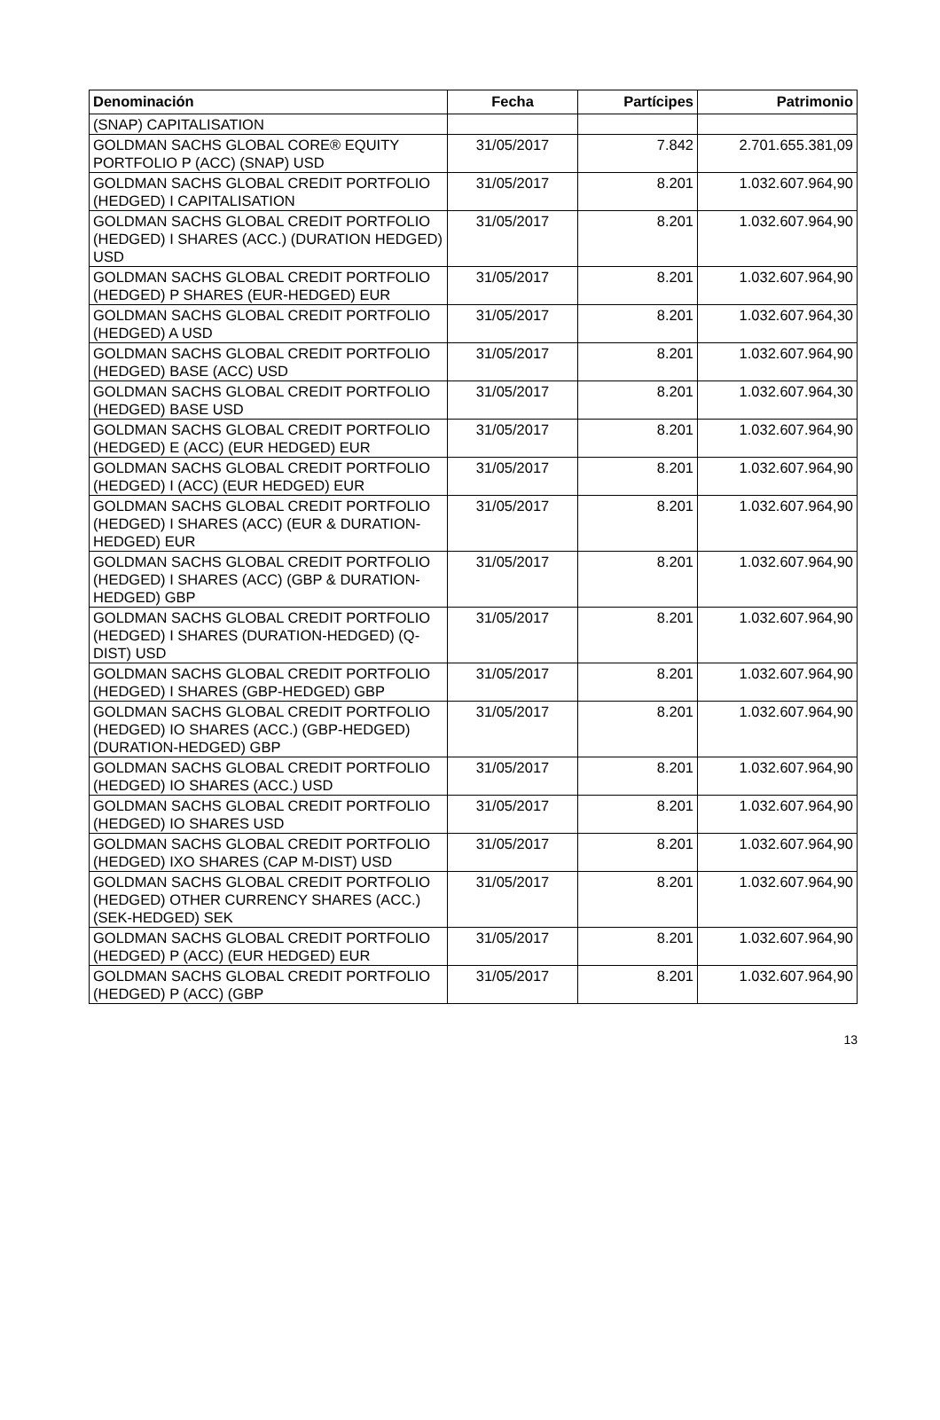| Denominación | Fecha | Partícipes | Patrimonio |
| --- | --- | --- | --- |
| (SNAP) CAPITALISATION | | | |
| GOLDMAN SACHS GLOBAL CORE® EQUITY PORTFOLIO P (ACC) (SNAP) USD | 31/05/2017 | 7.842 | 2.701.655.381,09 |
| GOLDMAN SACHS GLOBAL CREDIT PORTFOLIO (HEDGED) I CAPITALISATION | 31/05/2017 | 8.201 | 1.032.607.964,90 |
| GOLDMAN SACHS GLOBAL CREDIT PORTFOLIO (HEDGED) I SHARES (ACC.) (DURATION HEDGED) USD | 31/05/2017 | 8.201 | 1.032.607.964,90 |
| GOLDMAN SACHS GLOBAL CREDIT PORTFOLIO (HEDGED) P SHARES (EUR-HEDGED) EUR | 31/05/2017 | 8.201 | 1.032.607.964,90 |
| GOLDMAN SACHS GLOBAL CREDIT PORTFOLIO (HEDGED) A USD | 31/05/2017 | 8.201 | 1.032.607.964,30 |
| GOLDMAN SACHS GLOBAL CREDIT PORTFOLIO (HEDGED) BASE (ACC) USD | 31/05/2017 | 8.201 | 1.032.607.964,90 |
| GOLDMAN SACHS GLOBAL CREDIT PORTFOLIO (HEDGED) BASE USD | 31/05/2017 | 8.201 | 1.032.607.964,30 |
| GOLDMAN SACHS GLOBAL CREDIT PORTFOLIO (HEDGED) E (ACC) (EUR HEDGED) EUR | 31/05/2017 | 8.201 | 1.032.607.964,90 |
| GOLDMAN SACHS GLOBAL CREDIT PORTFOLIO (HEDGED) I (ACC) (EUR HEDGED) EUR | 31/05/2017 | 8.201 | 1.032.607.964,90 |
| GOLDMAN SACHS GLOBAL CREDIT PORTFOLIO (HEDGED) I SHARES (ACC) (EUR & DURATION-HEDGED) EUR | 31/05/2017 | 8.201 | 1.032.607.964,90 |
| GOLDMAN SACHS GLOBAL CREDIT PORTFOLIO (HEDGED) I SHARES (ACC) (GBP & DURATION-HEDGED) GBP | 31/05/2017 | 8.201 | 1.032.607.964,90 |
| GOLDMAN SACHS GLOBAL CREDIT PORTFOLIO (HEDGED) I SHARES (DURATION-HEDGED) (Q-DIST) USD | 31/05/2017 | 8.201 | 1.032.607.964,90 |
| GOLDMAN SACHS GLOBAL CREDIT PORTFOLIO (HEDGED) I SHARES (GBP-HEDGED) GBP | 31/05/2017 | 8.201 | 1.032.607.964,90 |
| GOLDMAN SACHS GLOBAL CREDIT PORTFOLIO (HEDGED) IO SHARES (ACC.) (GBP-HEDGED) (DURATION-HEDGED) GBP | 31/05/2017 | 8.201 | 1.032.607.964,90 |
| GOLDMAN SACHS GLOBAL CREDIT PORTFOLIO (HEDGED) IO SHARES (ACC.) USD | 31/05/2017 | 8.201 | 1.032.607.964,90 |
| GOLDMAN SACHS GLOBAL CREDIT PORTFOLIO (HEDGED) IO SHARES USD | 31/05/2017 | 8.201 | 1.032.607.964,90 |
| GOLDMAN SACHS GLOBAL CREDIT PORTFOLIO (HEDGED) IXO SHARES (CAP M-DIST) USD | 31/05/2017 | 8.201 | 1.032.607.964,90 |
| GOLDMAN SACHS GLOBAL CREDIT PORTFOLIO (HEDGED) OTHER CURRENCY SHARES (ACC.) (SEK-HEDGED) SEK | 31/05/2017 | 8.201 | 1.032.607.964,90 |
| GOLDMAN SACHS GLOBAL CREDIT PORTFOLIO (HEDGED) P (ACC) (EUR HEDGED) EUR | 31/05/2017 | 8.201 | 1.032.607.964,90 |
| GOLDMAN SACHS GLOBAL CREDIT PORTFOLIO (HEDGED) P (ACC) (GBP | 31/05/2017 | 8.201 | 1.032.607.964,90 |
13